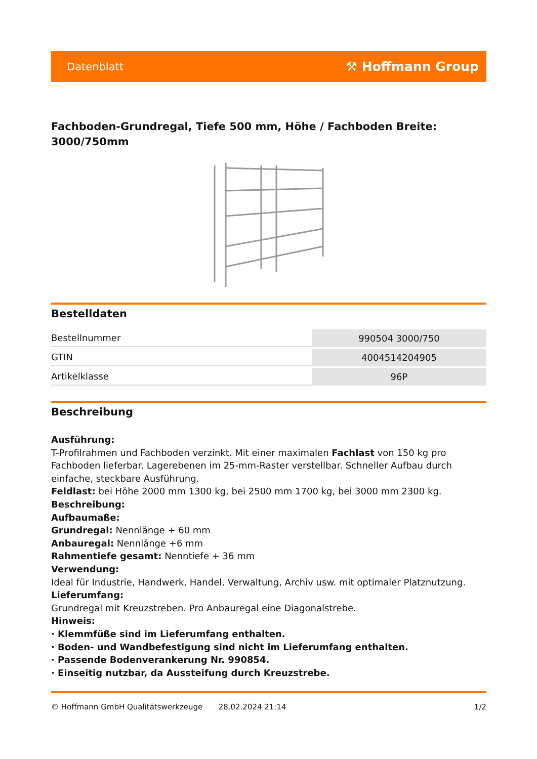Datenblatt ⚒ Hoffmann Group
Fachboden-Grundregal, Tiefe 500 mm, Höhe / Fachboden Breite: 3000/750mm
Bestelldaten
| Bestellnummer | 990504 3000/750 |
| GTIN | 4004514204905 |
| Artikelklasse | 96P |
Beschreibung
Ausführung:
T-Profilrahmen und Fachboden verzinkt. Mit einer maximalen Fachlast von 150 kg pro Fachboden lieferbar. Lagerebenen im 25-mm-Raster verstellbar. Schneller Aufbau durch einfache, steckbare Ausführung.
Feldlast: bei Höhe 2000 mm 1300 kg, bei 2500 mm 1700 kg, bei 3000 mm 2300 kg.
Beschreibung:
Aufbaumaße:
Grundregal: Nennlänge + 60 mm
Anbauregal: Nennlänge +6 mm
Rahmentiefe gesamt: Nenntiefe + 36 mm
Verwendung:
Ideal für Industrie, Handwerk, Handel, Verwaltung, Archiv usw. mit optimaler Platznutzung.
Lieferumfang:
Grundregal mit Kreuzstreben. Pro Anbauregal eine Diagonalstrebe.
Hinweis:
· Klemmfüße sind im Lieferumfang enthalten.
· Boden- und Wandbefestigung sind nicht im Lieferumfang enthalten.
· Passende Bodenverankerung Nr. 990854.
· Einseitig nutzbar, da Aussteifung durch Kreuzstrebe.
© Hoffmann GmbH Qualitätswerkzeuge 28.02.2024 21:14 1/2